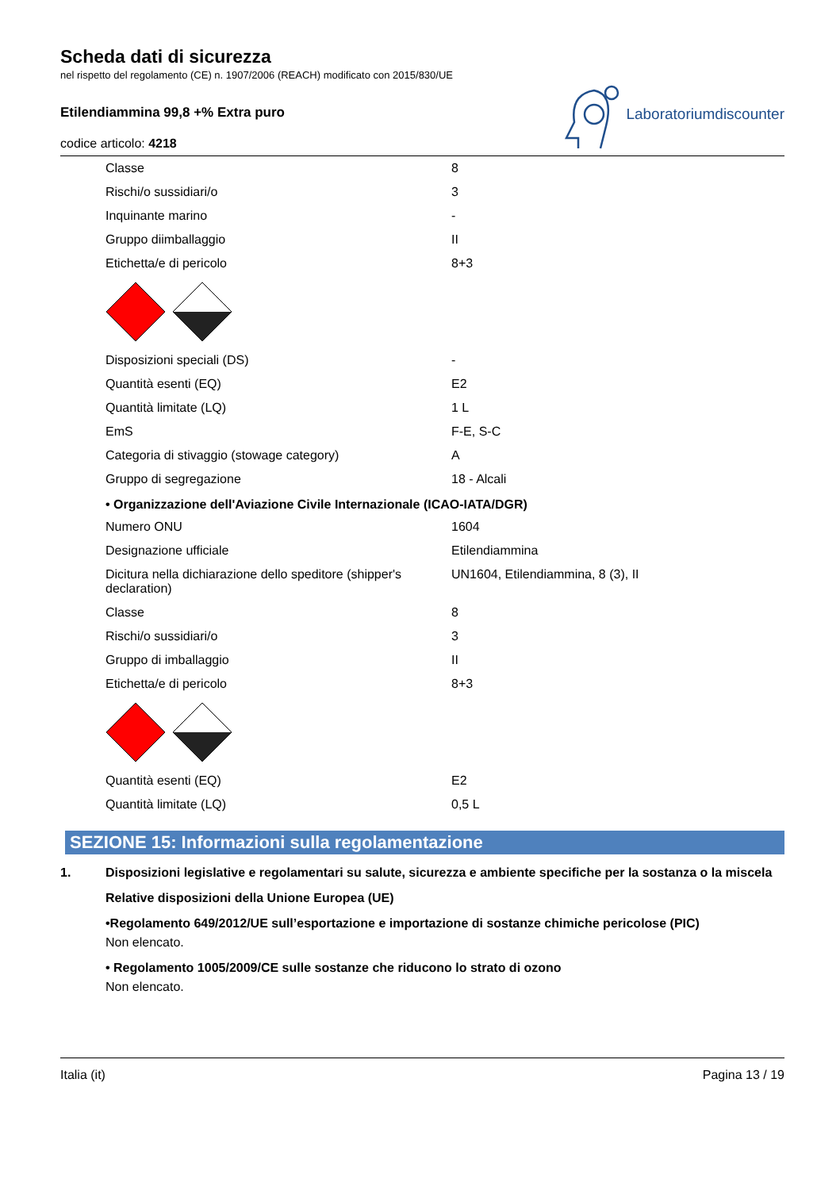Scheda dati di sicurezza
nel rispetto del regolamento (CE) n. 1907/2006 (REACH) modificato con 2015/830/UE
Etilendiammina 99,8 +% Extra puro
codice articolo: 4218
Laboratoriumdiscounter
| Classe | 8 |
| Rischi/o sussidiari/o | 3 |
| Inquinante marino | - |
| Gruppo diimballaggio | II |
| Etichetta/e di pericolo | 8+3 |
| Disposizioni speciali (DS) | - |
| Quantità esenti (EQ) | E2 |
| Quantità limitate (LQ) | 1 L |
| EmS | F-E, S-C |
| Categoria di stivaggio (stowage category) | A |
| Gruppo di segregazione | 18 - Alcali |
• Organizzazione dell'Aviazione Civile Internazionale (ICAO-IATA/DGR)
| Numero ONU | 1604 |
| Designazione ufficiale | Etilendiammina |
| Dicitura nella dichiarazione dello speditore (shipper's declaration) | UN1604, Etilendiammina, 8 (3), II |
| Classe | 8 |
| Rischi/o sussidiari/o | 3 |
| Gruppo di imballaggio | II |
| Etichetta/e di pericolo | 8+3 |
| Quantità esenti (EQ) | E2 |
| Quantità limitate (LQ) | 0,5 L |
SEZIONE 15: Informazioni sulla regolamentazione
1. Disposizioni legislative e regolamentari su salute, sicurezza e ambiente specifiche per la sostanza o la miscela
Relative disposizioni della Unione Europea (UE)
•Regolamento 649/2012/UE sull’esportazione e importazione di sostanze chimiche pericolose (PIC)
Non elencato.
• Regolamento 1005/2009/CE sulle sostanze che riducono lo strato di ozono
Non elencato.
Italia (it) Pagina 13 / 19